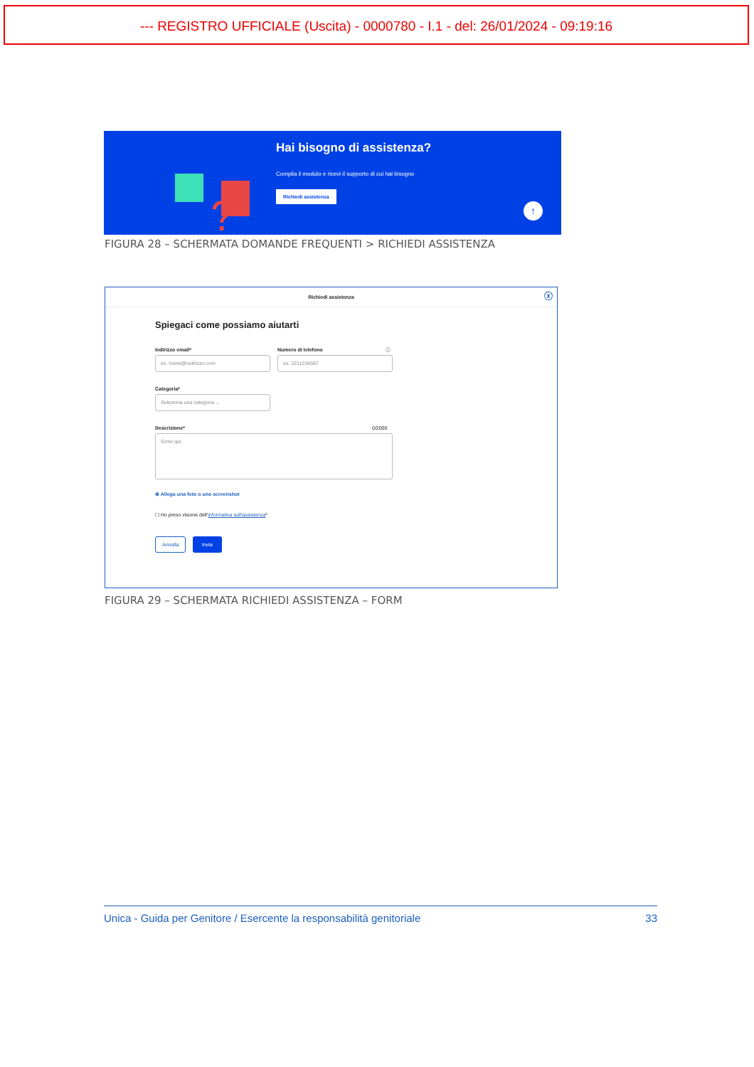--- REGISTRO UFFICIALE (Uscita) - 0000780 - I.1 - del: 26/01/2024 - 09:19:16
?
Hai bisogno di assistenza?
Compila il modulo e ricevi il supporto di cui hai bisogno
Richiedi assistenza
↑
FIGURA 28 – SCHERMATA DOMANDE FREQUENTI > RICHIEDI ASSISTENZA
Richiedi assistenza ⓧ
Spiegaci come possiamo aiutarti
Indirizzo email* Numero di telefono ⓘ
es. nome@indirizzo.com es. 3211234567
Categoria*
Seleziona una categoria ⌄
Descrizione* 0/2000
Scrivi qui
⊕ Allega una foto o uno screenshot
☐ Ho preso visione dell'informativa sull'assistenza*
Annulla Invia
FIGURA 29 – SCHERMATA RICHIEDI ASSISTENZA – FORM
Unica - Guida per Genitore / Esercente la responsabilità genitoriale 33